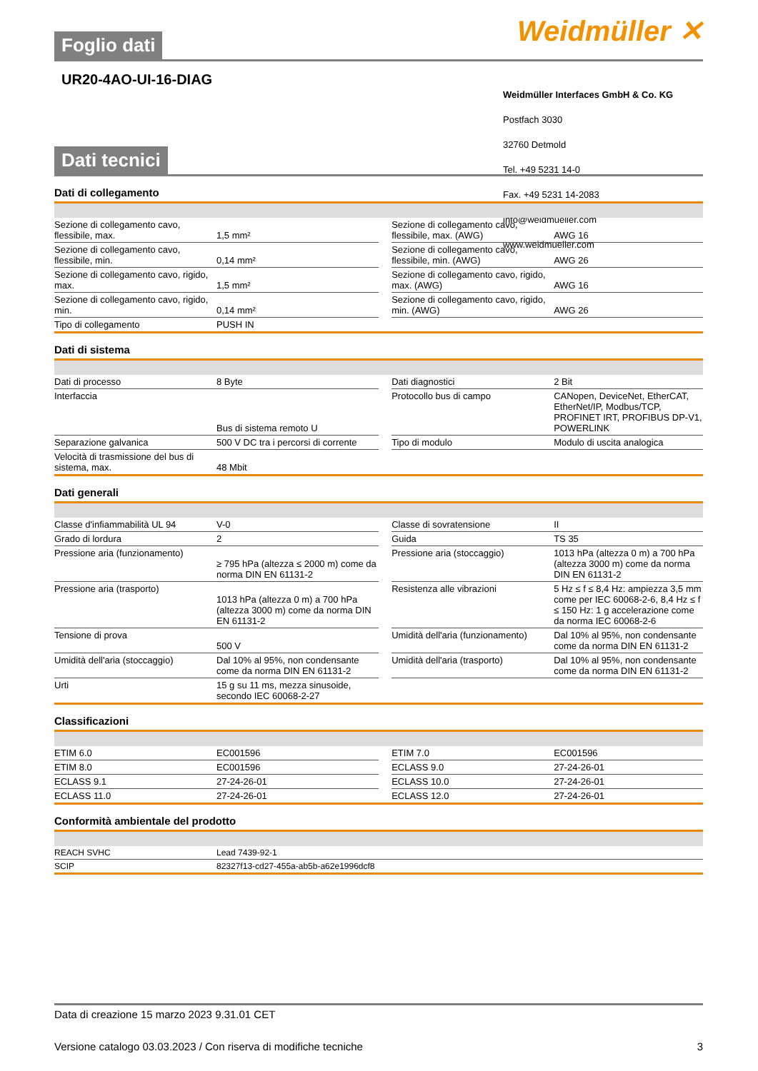Weidmüller ✕
Foglio dati
UR20-4AO-UI-16-DIAG
Weidmüller Interfaces GmbH & Co. KG
Postfach 3030
32760 Detmold
Tel. +49 5231 14-0
Fax. +49 5231 14-2083
info@weidmueller.com
www.weidmueller.com
Dati tecnici
Dati di collegamento
| Sezione di collegamento cavo, flessibile, max. | 1,5 mm² | | Sezione di collegamento cavo, flessibile, max. (AWG) | AWG 16 |
| Sezione di collegamento cavo, flessibile, min. | 0,14 mm² | | Sezione di collegamento cavo, flessibile, min. (AWG) | AWG 26 |
| Sezione di collegamento cavo, rigido, max. | 1,5 mm² | | Sezione di collegamento cavo, rigido, max. (AWG) | AWG 16 |
| Sezione di collegamento cavo, rigido, min. | 0,14 mm² | | Sezione di collegamento cavo, rigido, min. (AWG) | AWG 26 |
| Tipo di collegamento | PUSH IN | | | |
Dati di sistema
| Dati di processo | 8 Byte | | Dati diagnostici | 2 Bit |
| Interfaccia | Bus di sistema remoto U | | Protocollo bus di campo | CANopen, DeviceNet, EtherCAT, EtherNet/IP, Modbus/TCP, PROFINET IRT, PROFIBUS DP-V1, POWERLINK |
| Separazione galvanica | 500 V DC tra i percorsi di corrente | | Tipo di modulo | Modulo di uscita analogica |
| Velocità di trasmissione del bus di sistema, max. | 48 Mbit | | | |
Dati generali
| Classe d'infiammabilità UL 94 | V-0 | | Classe di sovratensione | II |
| Grado di lordura | 2 | | Guida | TS 35 |
| Pressione aria (funzionamento) | ≥ 795 hPa (altezza ≤ 2000 m) come da norma DIN EN 61131-2 | | Pressione aria (stoccaggio) | 1013 hPa (altezza 0 m) a 700 hPa (altezza 3000 m) come da norma DIN EN 61131-2 |
| Pressione aria (trasporto) | 1013 hPa (altezza 0 m) a 700 hPa (altezza 3000 m) come da norma DIN EN 61131-2 | | Resistenza alle vibrazioni | 5 Hz ≤ f ≤ 8,4 Hz: ampiezza 3,5 mm come per IEC 60068-2-6, 8,4 Hz ≤ f ≤ 150 Hz: 1 g accelerazione come da norma IEC 60068-2-6 |
| Tensione di prova | 500 V | | Umidità dell'aria (funzionamento) | Dal 10% al 95%, non condensante come da norma DIN EN 61131-2 |
| Umidità dell'aria (stoccaggio) | Dal 10% al 95%, non condensante come da norma DIN EN 61131-2 | | Umidità dell'aria (trasporto) | Dal 10% al 95%, non condensante come da norma DIN EN 61131-2 |
| Urti | 15 g su 11 ms, mezza sinusoide, secondo IEC 60068-2-27 | | | |
Classificazioni
| ETIM 6.0 | EC001596 | | ETIM 7.0 | EC001596 |
| ETIM 8.0 | EC001596 | | ECLASS 9.0 | 27-24-26-01 |
| ECLASS 9.1 | 27-24-26-01 | | ECLASS 10.0 | 27-24-26-01 |
| ECLASS 11.0 | 27-24-26-01 | | ECLASS 12.0 | 27-24-26-01 |
Conformità ambientale del prodotto
| REACH SVHC | Lead 7439-92-1 |
| SCIP | 82327f13-cd27-455a-ab5b-a62e1996dcf8 |
Data di creazione 15 marzo 2023 9.31.01 CET
Versione catalogo 03.03.2023 / Con riserva di modifiche tecniche 3